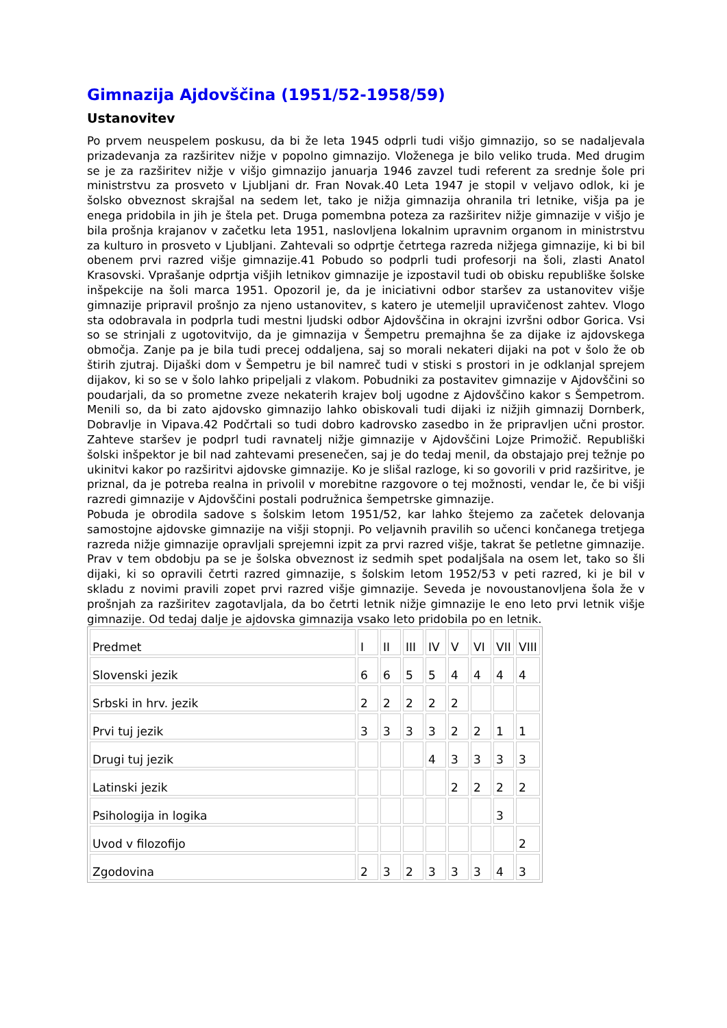Gimnazija Ajdovščina (1951/52-1958/59)
Ustanovitev
Po prvem neuspelem poskusu, da bi že leta 1945 odprli tudi višjo gimnazijo, so se nadaljevala prizadevanja za razširitev nižje v popolno gimnazijo. Vloženega je bilo veliko truda. Med drugim se je za razširitev nižje v višjo gimnazijo januarja 1946 zavzel tudi referent za srednje šole pri ministrstvu za prosveto v Ljubljani dr. Fran Novak.40 Leta 1947 je stopil v veljavo odlok, ki je šolsko obveznost skrajšal na sedem let, tako je nižja gimnazija ohranila tri letnike, višja pa je enega pridobila in jih je štela pet. Druga pomembna poteza za razširitev nižje gimnazije v višjo je bila prošnja krajanov v začetku leta 1951, naslovljena lokalnim upravnim organom in ministrstvu za kulturo in prosveto v Ljubljani. Zahtevali so odprtje četrtega razreda nižjega gimnazije, ki bi bil obenem prvi razred višje gimnazije.41 Pobudo so podprli tudi profesorji na šoli, zlasti Anatol Krasovski. Vprašanje odprtja višjih letnikov gimnazije je izpostavil tudi ob obisku republiške šolske inšpekcije na šoli marca 1951. Opozoril je, da je iniciativni odbor staršev za ustanovitev višje gimnazije pripravil prošnjo za njeno ustanovitev, s katero je utemeljil upravičenost zahtev. Vlogo sta odobravala in podprla tudi mestni ljudski odbor Ajdovščina in okrajni izvršni odbor Gorica. Vsi so se strinjali z ugotovitvijo, da je gimnazija v Šempetru premajhna še za dijake iz ajdovskega območja. Zanje pa je bila tudi precej oddaljena, saj so morali nekateri dijaki na pot v šolo že ob štirih zjutraj. Dijaški dom v Šempetru je bil namreč tudi v stiski s prostori in je odklanjal sprejem dijakov, ki so se v šolo lahko pripeljali z vlakom. Pobudniki za postavitev gimnazije v Ajdovščini so poudarjali, da so prometne zveze nekaterih krajev bolj ugodne z Ajdovščino kakor s Šempetrom. Menili so, da bi zato ajdovsko gimnazijo lahko obiskovali tudi dijaki iz nižjih gimnazij Dornberk, Dobravlje in Vipava.42 Podčrtali so tudi dobro kadrovsko zasedbo in že pripravljen učni prostor. Zahteve staršev je podprl tudi ravnatelj nižje gimnazije v Ajdovščini Lojze Primožič. Republiški šolski inšpektor je bil nad zahtevami presenečen, saj je do tedaj menil, da obstajajo prej težnje po ukinitvi kakor po razširitvi ajdovske gimnazije. Ko je slišal razloge, ki so govorili v prid razširitve, je priznal, da je potreba realna in privolil v morebitne razgovore o tej možnosti, vendar le, če bi višji razredi gimnazije v Ajdovščini postali podružnica šempetrske gimnazije.
Pobuda je obrodila sadove s šolskim letom 1951/52, kar lahko štejemo za začetek delovanja samostojne ajdovske gimnazije na višji stopnji. Po veljavnih pravilih so učenci končanega tretjega razreda nižje gimnazije opravljali sprejemni izpit za prvi razred višje, takrat še petletne gimnazije. Prav v tem obdobju pa se je šolska obveznost iz sedmih spet podaljšala na osem let, tako so šli dijaki, ki so opravili četrti razred gimnazije, s šolskim letom 1952/53 v peti razred, ki je bil v skladu z novimi pravili zopet prvi razred višje gimnazije. Seveda je novoustanovljena šola že v prošnjah za razširitev zagotavljala, da bo četrti letnik nižje gimnazije le eno leto prvi letnik višje gimnazije. Od tedaj dalje je ajdovska gimnazija vsako leto pridobila po en letnik.
| Predmet | I | II | III | IV | V | VI | VII | VIII |
| Slovenski jezik | 6 | 6 | 5 | 5 | 4 | 4 | 4 | 4 |
| Srbski in hrv. jezik | 2 | 2 | 2 | 2 | 2 | | | |
| Prvi tuj jezik | 3 | 3 | 3 | 3 | 2 | 2 | 1 | 1 |
| Drugi tuj jezik | | | | 4 | 3 | 3 | 3 | 3 |
| Latinski jezik | | | | | 2 | 2 | 2 | 2 |
| Psihologija in logika | | | | | | | 3 | |
| Uvod v filozofijo | | | | | | | | 2 |
| Zgodovina | 2 | 3 | 2 | 3 | 3 | 3 | 4 | 3 |